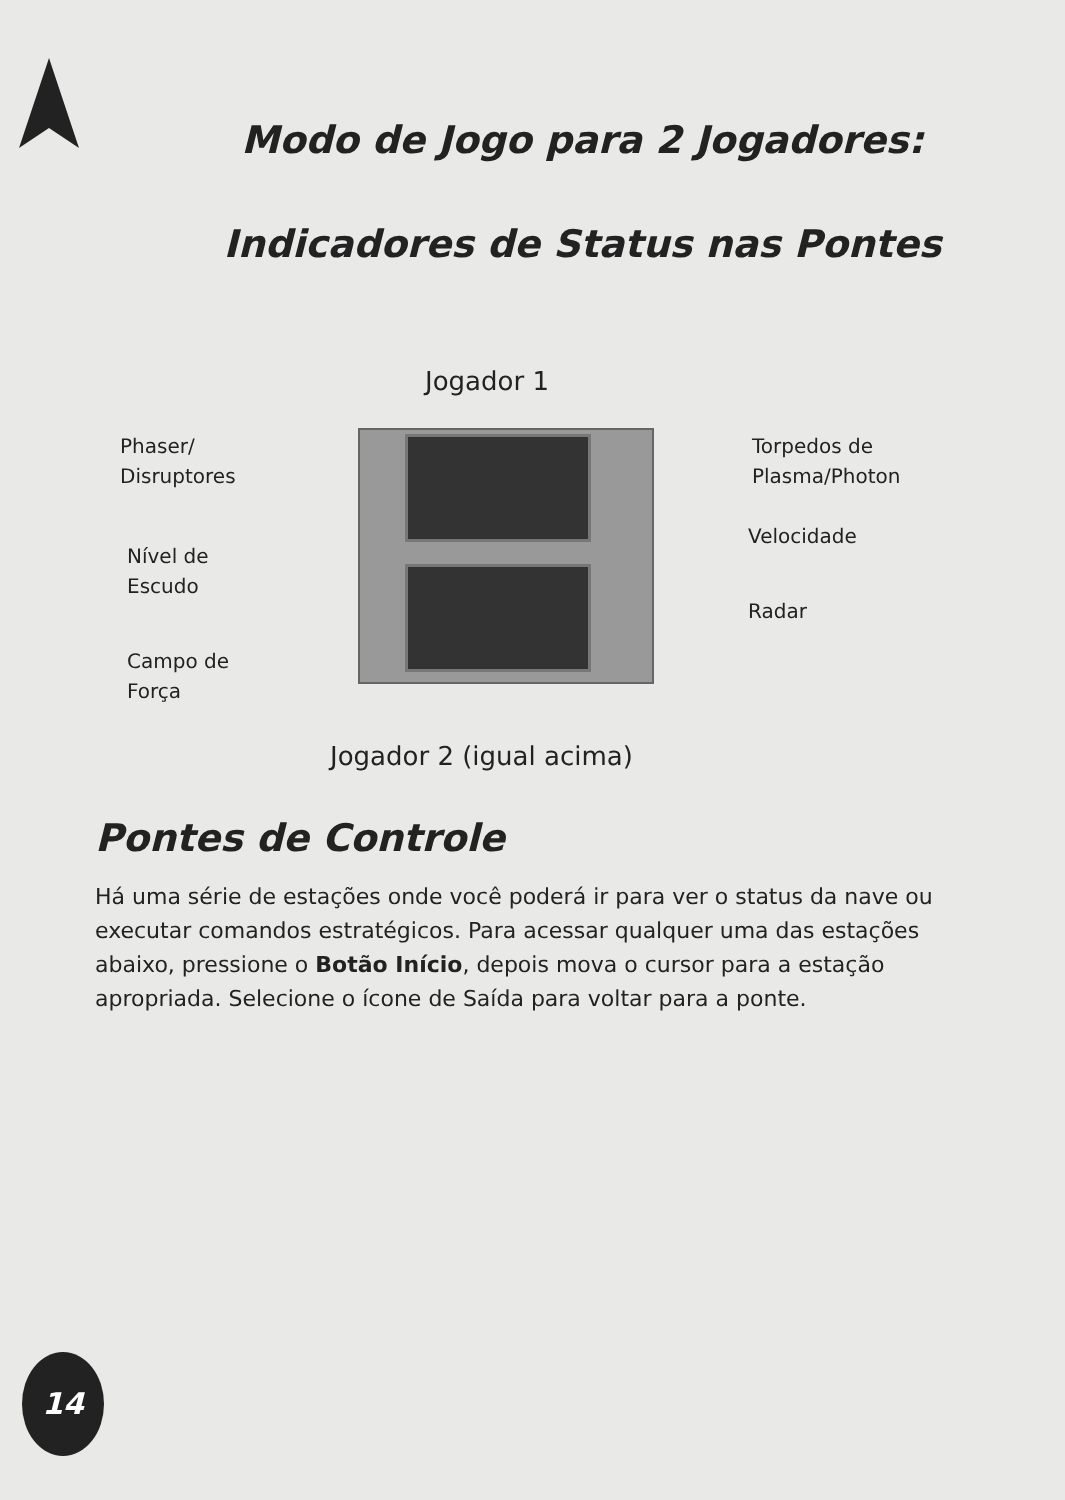Modo de Jogo para 2 Jogadores:
Indicadores de Status nas Pontes
Jogador 1
Phaser/
Disruptores
Nível de
Escudo
Campo de
Força
Torpedos de
Plasma/Photon
Velocidade
Radar
Jogador 2 (igual acima)
Pontes de Controle
Há uma série de estações onde você poderá ir para ver o status da nave ou executar comandos estratégicos. Para acessar qualquer uma das estações abaixo, pressione o Botão Início, depois mova o cursor para a estação apropriada. Selecione o ícone de Saída para voltar para a ponte.
14